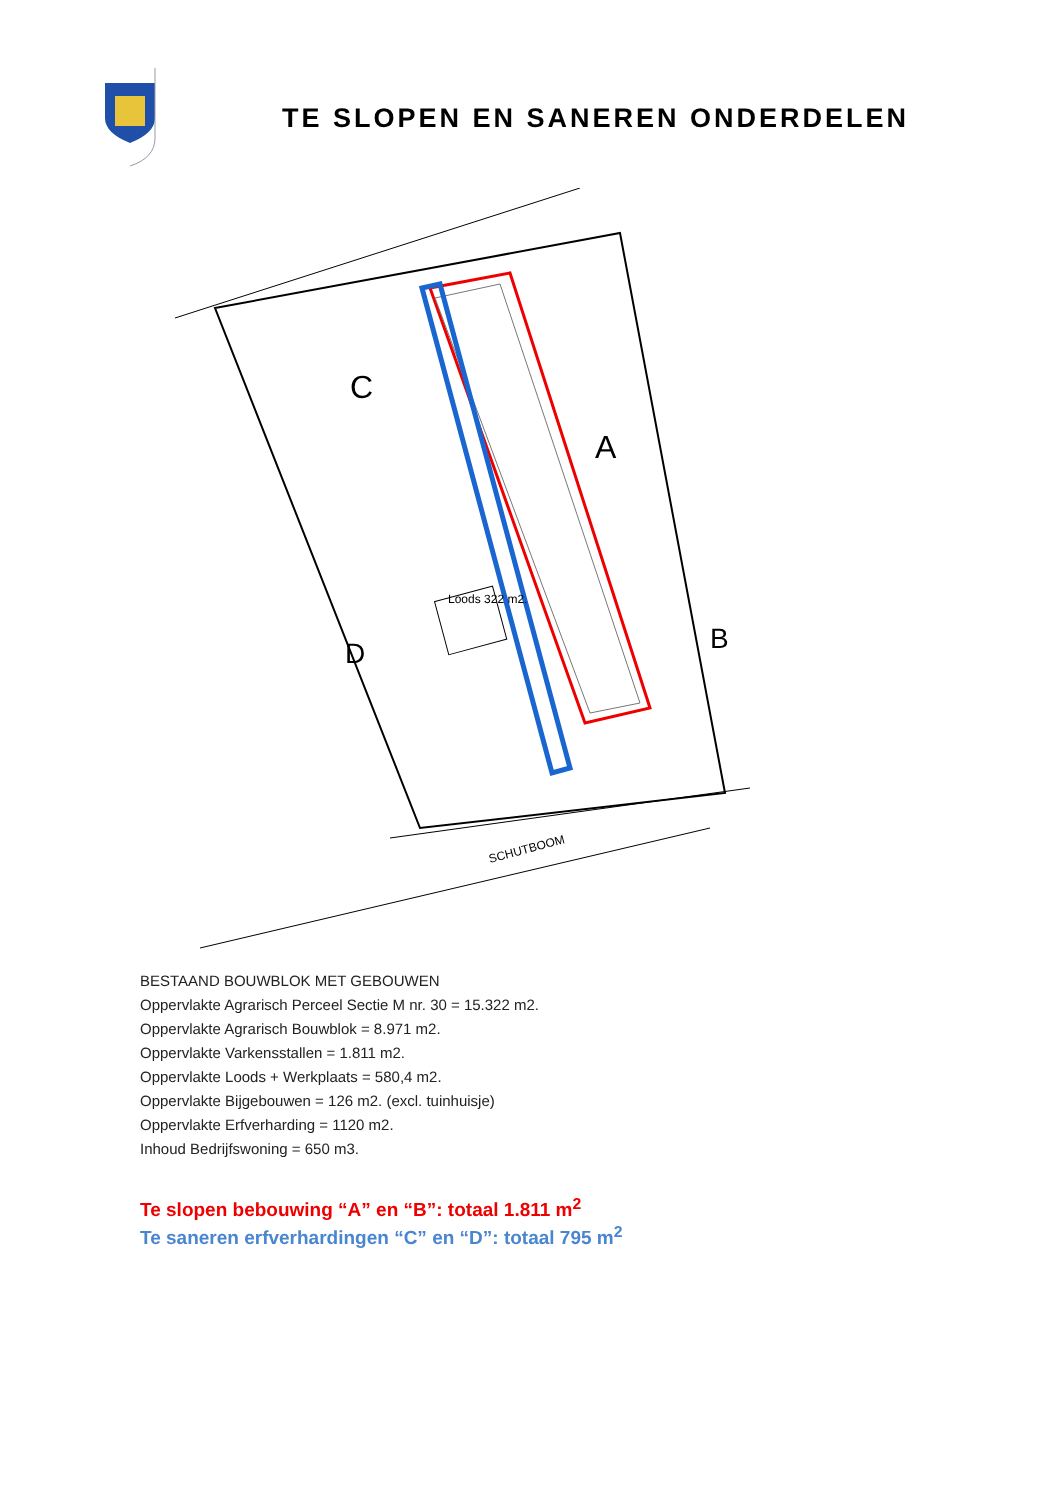TE SLOPEN EN SANEREN ONDERDELEN
Loods 322 m2.
C
A
D
B
SCHUTBOOM
BESTAAND BOUWBLOK MET GEBOUWEN
Oppervlakte Agrarisch Perceel Sectie M nr. 30 = 15.322 m2.
Oppervlakte Agrarisch Bouwblok = 8.971 m2.
Oppervlakte Varkensstallen = 1.811 m2.
Oppervlakte Loods + Werkplaats = 580,4 m2.
Oppervlakte Bijgebouwen = 126 m2. (excl. tuinhuisje)
Oppervlakte Erfverharding = 1120 m2.
Inhoud Bedrijfswoning = 650 m3.
Te slopen bebouwing “A” en “B”: totaal 1.811 m<sup>2</sup>
Te saneren erfverhardingen “C” en “D”: totaal 795 m<sup>2</sup>